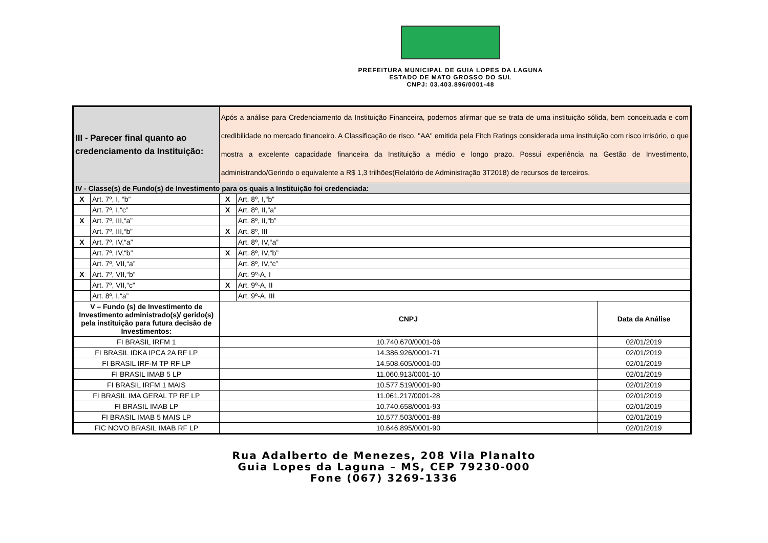PREFEITURA MUNICIPAL DE GUIA LOPES DA LAGUNA
ESTADO DE MATO GROSSO DO SUL
CNPJ: 03.403.896/0001-48
| III - Parecer final quanto ao credenciamento da Instituição: | | Após a análise para Credenciamento da Instituição Financeira, podemos afirmar que se trata de uma instituição sólida, bem conceituada e com credibilidade no mercado financeiro. A Classificação de risco, "AA" emitida pela Fitch Ratings considerada uma instituição com risco irrisório, o que mostra a excelente capacidade financeira da Instituição a médio e longo prazo. Possui experiência na Gestão de Investimento, administrando/Gerindo o equivalente a R$ 1,3 trilhões(Relatório de Administração 3T2018) de recursos de terceiros. | | | |
| IV - Classe(s) de Fundo(s) de Investimento para os quais a Instituição foi credenciada: | | | | | |
| X | Art. 7º, I, “b” | | X | Art. 8º, I,“b” | |
| | Art. 7º, I,“c” | | X | Art. 8º, II,“a” | |
| X | Art. 7º, III,“a” | | | Art. 8º, II,“b” | |
| | Art. 7º, III,“b” | | X | Art. 8º, III | |
| X | Art. 7º, IV,“a” | | | Art. 8º, IV,“a” | |
| | Art. 7º, IV,“b” | | X | Art. 8º, IV,“b” | |
| | Art. 7º, VII,“a” | | | Art. 8º, IV,“c” | |
| X | Art. 7º, VII,“b” | | | Art. 9º-A, I | |
| | Art. 7º, VII,“c” | | X | Art. 9º-A, II | |
| | Art. 8º, I,“a” | | | Art. 9º-A, III | |
| V – Fundo (s) de Investimento de Investimento administrado(s)/ gerido(s) pela instituição para futura decisão de Investimentos: | | | CNPJ | | Data da Análise |
| FI BRASIL IRFM 1 | | | 10.740.670/0001-06 | | 02/01/2019 |
| FI BRASIL IDKA IPCA 2A RF LP | | | 14.386.926/0001-71 | | 02/01/2019 |
| FI BRASIL IRF-M TP RF LP | | | 14.508.605/0001-00 | | 02/01/2019 |
| FI BRASIL IMAB 5 LP | | | 11.060.913/0001-10 | | 02/01/2019 |
| FI BRASIL IRFM 1 MAIS | | | 10.577.519/0001-90 | | 02/01/2019 |
| FI BRASIL IMA GERAL TP RF LP | | | 11.061.217/0001-28 | | 02/01/2019 |
| FI BRASIL IMAB LP | | | 10.740.658/0001-93 | | 02/01/2019 |
| FI BRASIL IMAB 5 MAIS LP | | | 10.577.503/0001-88 | | 02/01/2019 |
| FIC NOVO BRASIL IMAB RF LP | | | 10.646.895/0001-90 | | 02/01/2019 |
Rua Adalberto de Menezes, 208 Vila Planalto
Guia Lopes da Laguna – MS, CEP 79230-000
Fone (067) 3269-1336